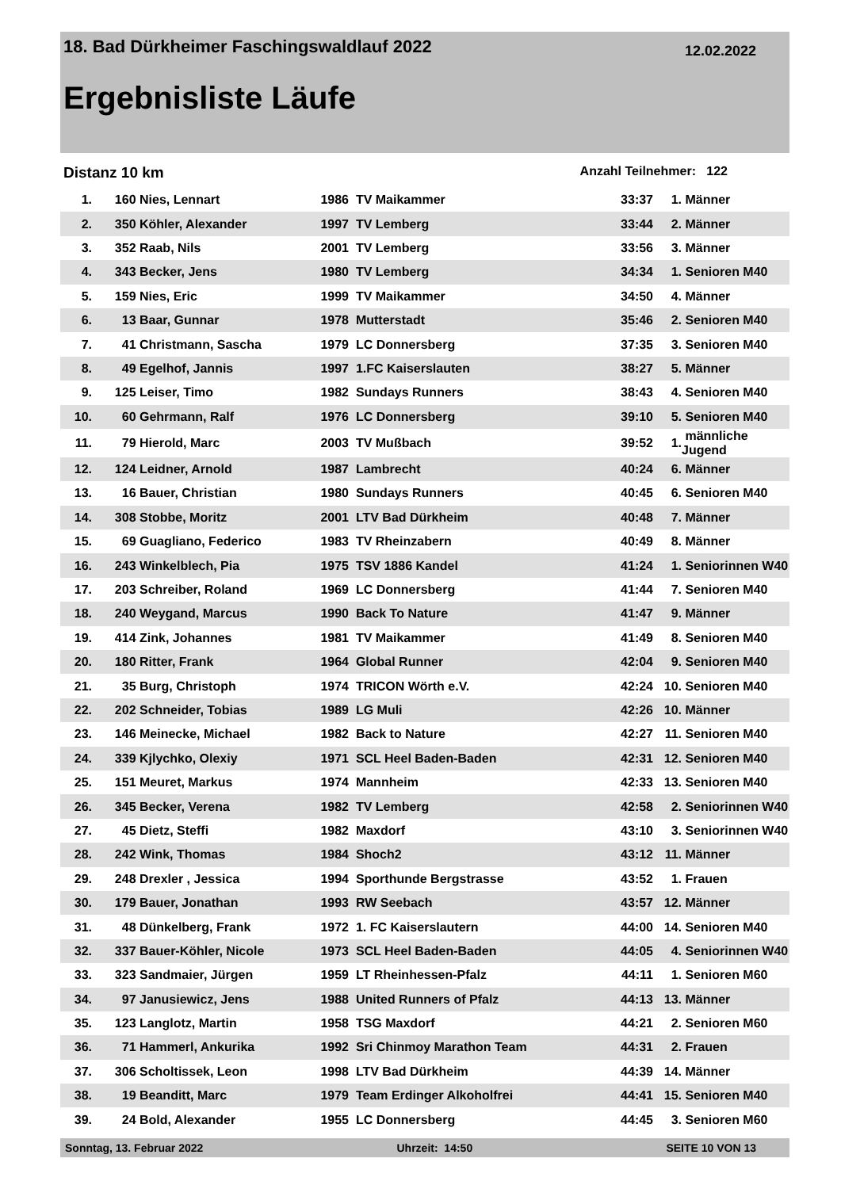18. Bad Dürkheimer Faschingswaldlauf 2022 12.02.2022
Ergebnisliste Läufe
Distanz 10 km Anzahl Teilnehmer: 122
| 1. | 160 | Nies, Lennart | 1986 | TV Maikammer | 33:37 | 1. | Männer |
| 2. | 350 | Köhler, Alexander | 1997 | TV Lemberg | 33:44 | 2. | Männer |
| 3. | 352 | Raab, Nils | 2001 | TV Lemberg | 33:56 | 3. | Männer |
| 4. | 343 | Becker, Jens | 1980 | TV Lemberg | 34:34 | 1. | Senioren M40 |
| 5. | 159 | Nies, Eric | 1999 | TV Maikammer | 34:50 | 4. | Männer |
| 6. | 13 | Baar, Gunnar | 1978 | Mutterstadt | 35:46 | 2. | Senioren M40 |
| 7. | 41 | Christmann, Sascha | 1979 | LC Donnersberg | 37:35 | 3. | Senioren M40 |
| 8. | 49 | Egelhof, Jannis | 1997 | 1.FC Kaiserslauten | 38:27 | 5. | Männer |
| 9. | 125 | Leiser, Timo | 1982 | Sundays Runners | 38:43 | 4. | Senioren M40 |
| 10. | 60 | Gehrmann, Ralf | 1976 | LC Donnersberg | 39:10 | 5. | Senioren M40 |
| 11. | 79 | Hierold, Marc | 2003 | TV Mußbach | 39:52 | 1. | männliche Jugend |
| 12. | 124 | Leidner, Arnold | 1987 | Lambrecht | 40:24 | 6. | Männer |
| 13. | 16 | Bauer, Christian | 1980 | Sundays Runners | 40:45 | 6. | Senioren M40 |
| 14. | 308 | Stobbe, Moritz | 2001 | LTV Bad Dürkheim | 40:48 | 7. | Männer |
| 15. | 69 | Guagliano, Federico | 1983 | TV Rheinzabern | 40:49 | 8. | Männer |
| 16. | 243 | Winkelblech, Pia | 1975 | TSV 1886 Kandel | 41:24 | 1. | Seniorinnen W40 |
| 17. | 203 | Schreiber, Roland | 1969 | LC Donnersberg | 41:44 | 7. | Senioren M40 |
| 18. | 240 | Weygand, Marcus | 1990 | Back To Nature | 41:47 | 9. | Männer |
| 19. | 414 | Zink, Johannes | 1981 | TV Maikammer | 41:49 | 8. | Senioren M40 |
| 20. | 180 | Ritter, Frank | 1964 | Global Runner | 42:04 | 9. | Senioren M40 |
| 21. | 35 | Burg, Christoph | 1974 | TRICON Wörth e.V. | 42:24 | 10. | Senioren M40 |
| 22. | 202 | Schneider, Tobias | 1989 | LG Muli | 42:26 | 10. | Männer |
| 23. | 146 | Meinecke, Michael | 1982 | Back to Nature | 42:27 | 11. | Senioren M40 |
| 24. | 339 | Kjlychko, Olexiy | 1971 | SCL Heel Baden-Baden | 42:31 | 12. | Senioren M40 |
| 25. | 151 | Meuret, Markus | 1974 | Mannheim | 42:33 | 13. | Senioren M40 |
| 26. | 345 | Becker, Verena | 1982 | TV Lemberg | 42:58 | 2. | Seniorinnen W40 |
| 27. | 45 | Dietz, Steffi | 1982 | Maxdorf | 43:10 | 3. | Seniorinnen W40 |
| 28. | 242 | Wink, Thomas | 1984 | Shoch2 | 43:12 | 11. | Männer |
| 29. | 248 | Drexler , Jessica | 1994 | Sporthunde Bergstrasse | 43:52 | 1. | Frauen |
| 30. | 179 | Bauer, Jonathan | 1993 | RW Seebach | 43:57 | 12. | Männer |
| 31. | 48 | Dünkelberg, Frank | 1972 | 1. FC Kaiserslautern | 44:00 | 14. | Senioren M40 |
| 32. | 337 | Bauer-Köhler, Nicole | 1973 | SCL Heel Baden-Baden | 44:05 | 4. | Seniorinnen W40 |
| 33. | 323 | Sandmaier, Jürgen | 1959 | LT Rheinhessen-Pfalz | 44:11 | 1. | Senioren M60 |
| 34. | 97 | Janusiewicz, Jens | 1988 | United Runners of Pfalz | 44:13 | 13. | Männer |
| 35. | 123 | Langlotz, Martin | 1958 | TSG Maxdorf | 44:21 | 2. | Senioren M60 |
| 36. | 71 | Hammerl, Ankurika | 1992 | Sri Chinmoy Marathon Team | 44:31 | 2. | Frauen |
| 37. | 306 | Scholtissek, Leon | 1998 | LTV Bad Dürkheim | 44:39 | 14. | Männer |
| 38. | 19 | Beanditt, Marc | 1979 | Team Erdinger Alkoholfrei | 44:41 | 15. | Senioren M40 |
| 39. | 24 | Bold, Alexander | 1955 | LC Donnersberg | 44:45 | 3. | Senioren M60 |
Sonntag, 13. Februar 2022 Uhrzeit: 14:50 SEITE 10 VON 13